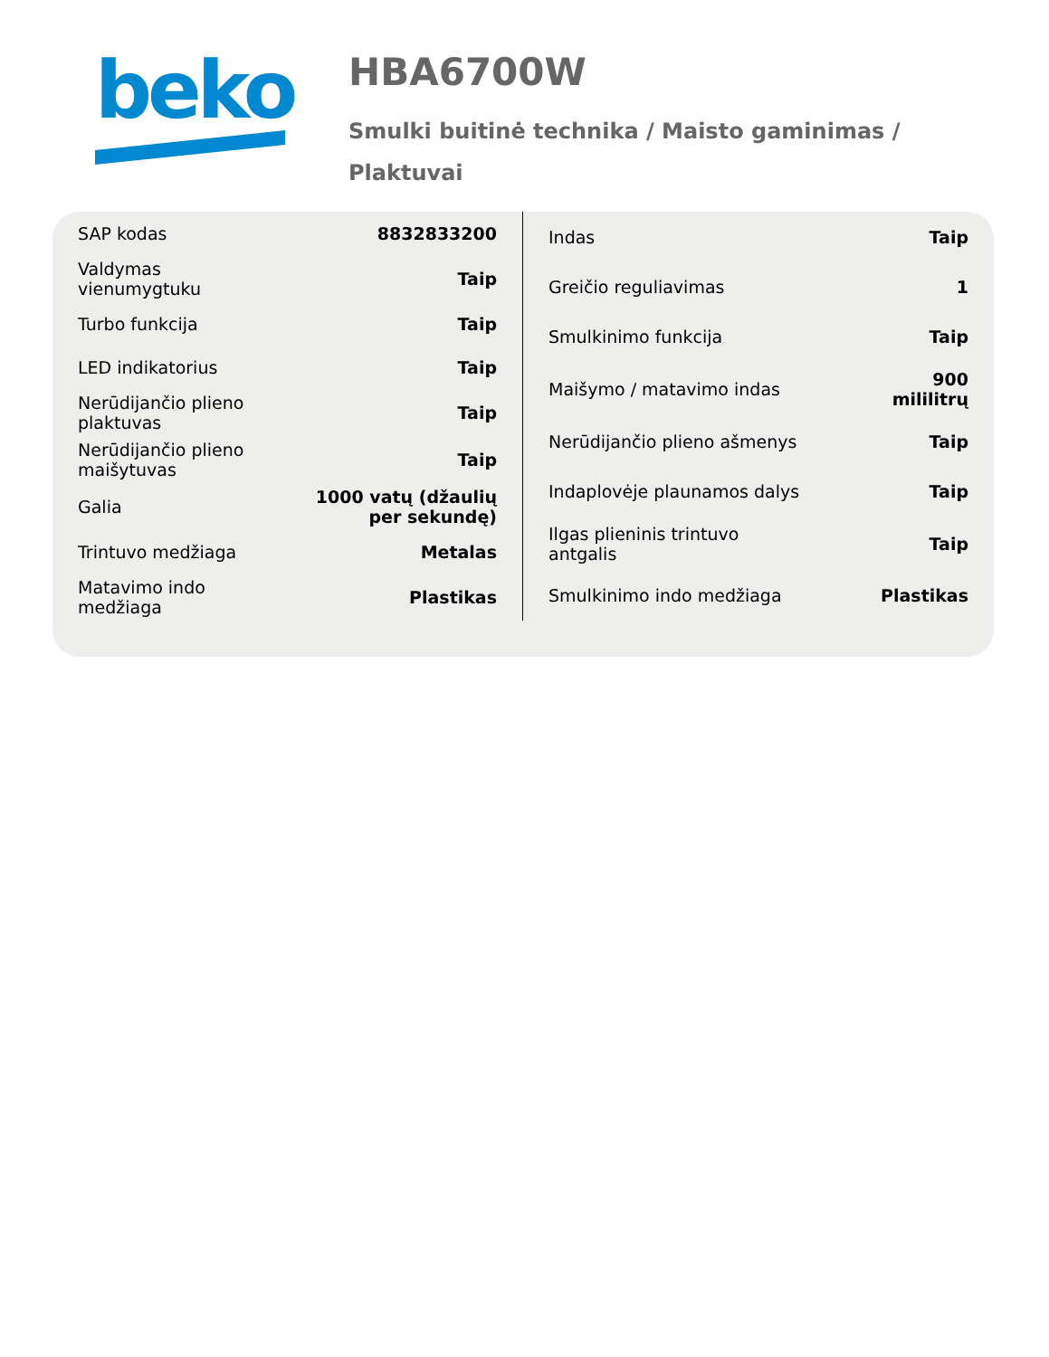beko
HBA6700W
Smulki buitinė technika / Maisto gaminimas / Plaktuvai
| SAP kodas | 8832833200 |
| Valdymas vienumygtuku | Taip |
| Turbo funkcija | Taip |
| LED indikatorius | Taip |
| Nerūdijančio plieno plaktuvas | Taip |
| Nerūdijančio plieno maišytuvas | Taip |
| Galia | 1000 vatų (džaulių per sekundę) |
| Trintuvo medžiaga | Metalas |
| Matavimo indo medžiaga | Plastikas |
| Indas | Taip |
| Greičio reguliavimas | 1 |
| Smulkinimo funkcija | Taip |
| Maišymo / matavimo indas | 900 mililitrų |
| Nerūdijančio plieno ašmenys | Taip |
| Indaplovėje plaunamos dalys | Taip |
| Ilgas plieninis trintuvo antgalis | Taip |
| Smulkinimo indo medžiaga | Plastikas |